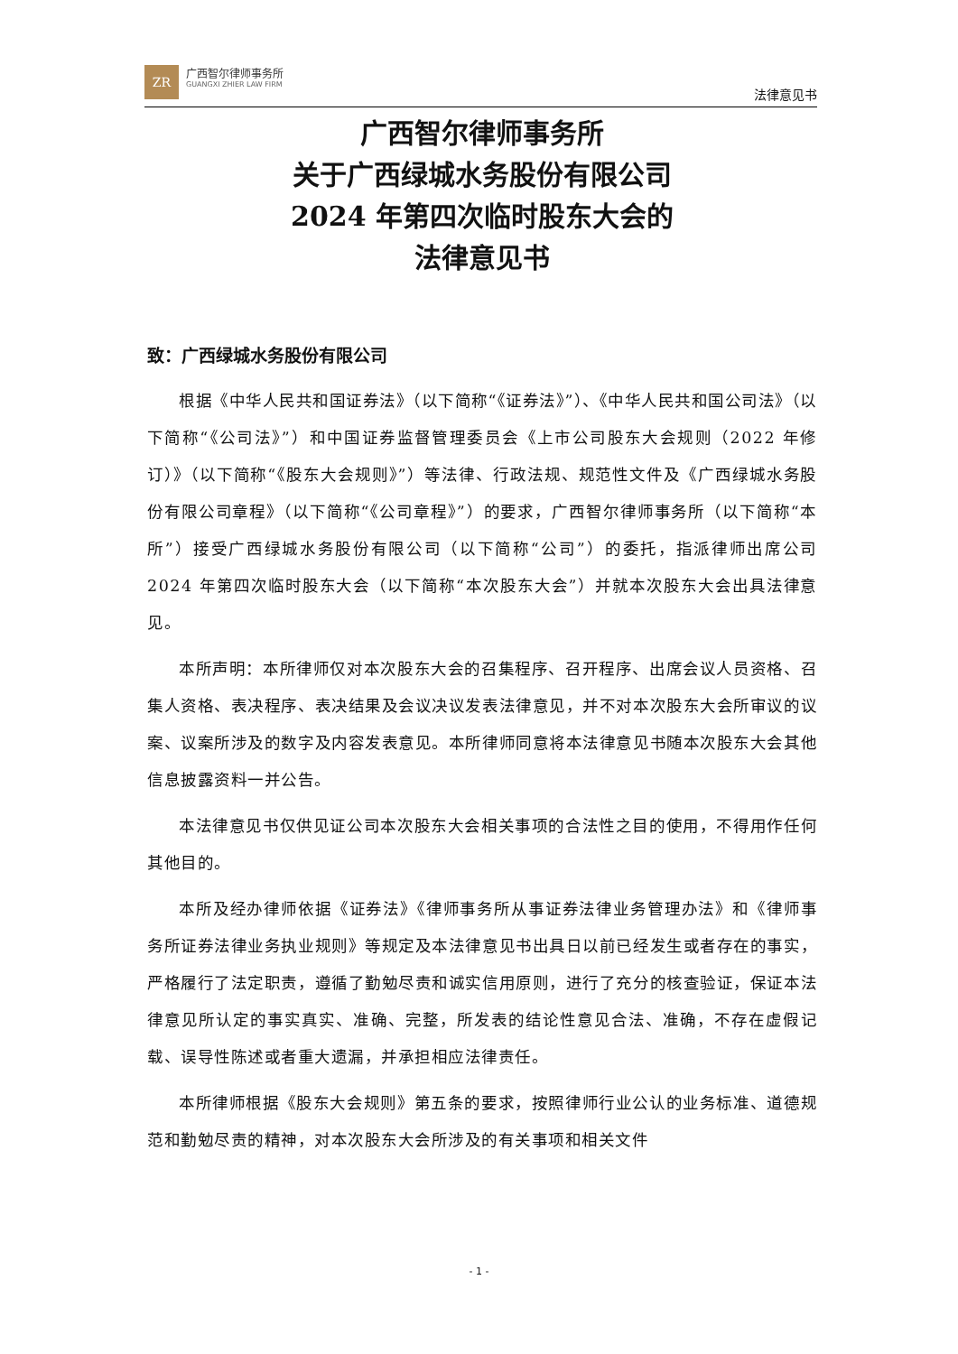ZR
广西智尔律师事务所
GUANGXI ZHIER LAW FIRM
法律意见书
广西智尔律师事务所
关于广西绿城水务股份有限公司
2024 年第四次临时股东大会的
法律意见书
致：广西绿城水务股份有限公司
根据《中华人民共和国证券法》（以下简称“《证券法》”）、《中华人民共和国公司法》（以下简称“《公司法》”）和中国证券监督管理委员会《上市公司股东大会规则（2022 年修订）》（以下简称“《股东大会规则》”）等法律、行政法规、规范性文件及《广西绿城水务股份有限公司章程》（以下简称“《公司章程》”）的要求，广西智尔律师事务所（以下简称“本所”）接受广西绿城水务股份有限公司（以下简称“公司”）的委托，指派律师出席公司 2024 年第四次临时股东大会（以下简称“本次股东大会”）并就本次股东大会出具法律意见。
本所声明：本所律师仅对本次股东大会的召集程序、召开程序、出席会议人员资格、召集人资格、表决程序、表决结果及会议决议发表法律意见，并不对本次股东大会所审议的议案、议案所涉及的数字及内容发表意见。本所律师同意将本法律意见书随本次股东大会其他信息披露资料一并公告。
本法律意见书仅供见证公司本次股东大会相关事项的合法性之目的使用，不得用作任何其他目的。
本所及经办律师依据《证券法》《律师事务所从事证券法律业务管理办法》和《律师事务所证券法律业务执业规则》等规定及本法律意见书出具日以前已经发生或者存在的事实，严格履行了法定职责，遵循了勤勉尽责和诚实信用原则，进行了充分的核查验证，保证本法律意见所认定的事实真实、准确、完整，所发表的结论性意见合法、准确，不存在虚假记载、误导性陈述或者重大遗漏，并承担相应法律责任。
本所律师根据《股东大会规则》第五条的要求，按照律师行业公认的业务标准、道德规范和勤勉尽责的精神，对本次股东大会所涉及的有关事项和相关文件
- 1 -